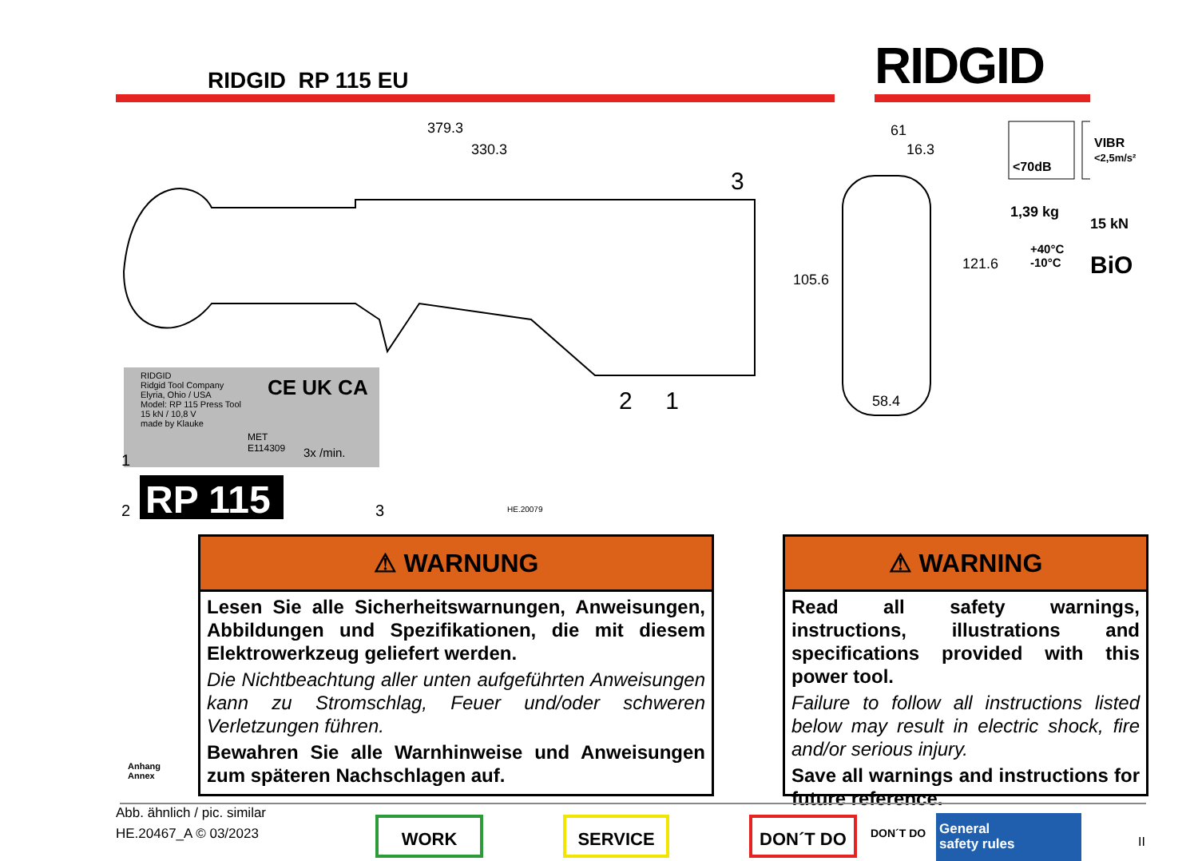RIDGID RP 115 EU RIDGID
379.3
330.3
3
105.6
61
16.3
121.6
58.4
2 1
<70dB
VIBR
<2,5m/s²
1,39 kg
15 kN
+40°C
-10°C
BiO
RIDGID
Ridgid Tool Company
Elyria, Ohio / USA
Model: RP 115 Press Tool
15 kN / 10,8 V
made by Klauke
CE UK CA
MET
E114309
3x /min.
1
2 RP 115 3 HE.20079
Anhang
Annex
⚠ WARNUNG
Lesen Sie alle Sicherheitswarnungen, Anweisungen, Abbildungen und Spezifikationen, die mit diesem Elektrowerkzeug geliefert werden.
Die Nichtbeachtung aller unten aufgeführten Anweisungen kann zu Stromschlag, Feuer und/oder schweren Verletzungen führen.
Bewahren Sie alle Warnhinweise und Anweisungen zum späteren Nachschlagen auf.
⚠ WARNING
Read all safety warnings, instructions, illustrations and specifications provided with this power tool.
Failure to follow all instructions listed below may result in electric shock, fire and/or serious injury.
Save all warnings and instructions for future reference.
Abb. ähnlich / pic. similar
HE.20467_A © 03/2023
WORK SERVICE DON´T DO DON´T DO
General
safety rules
II